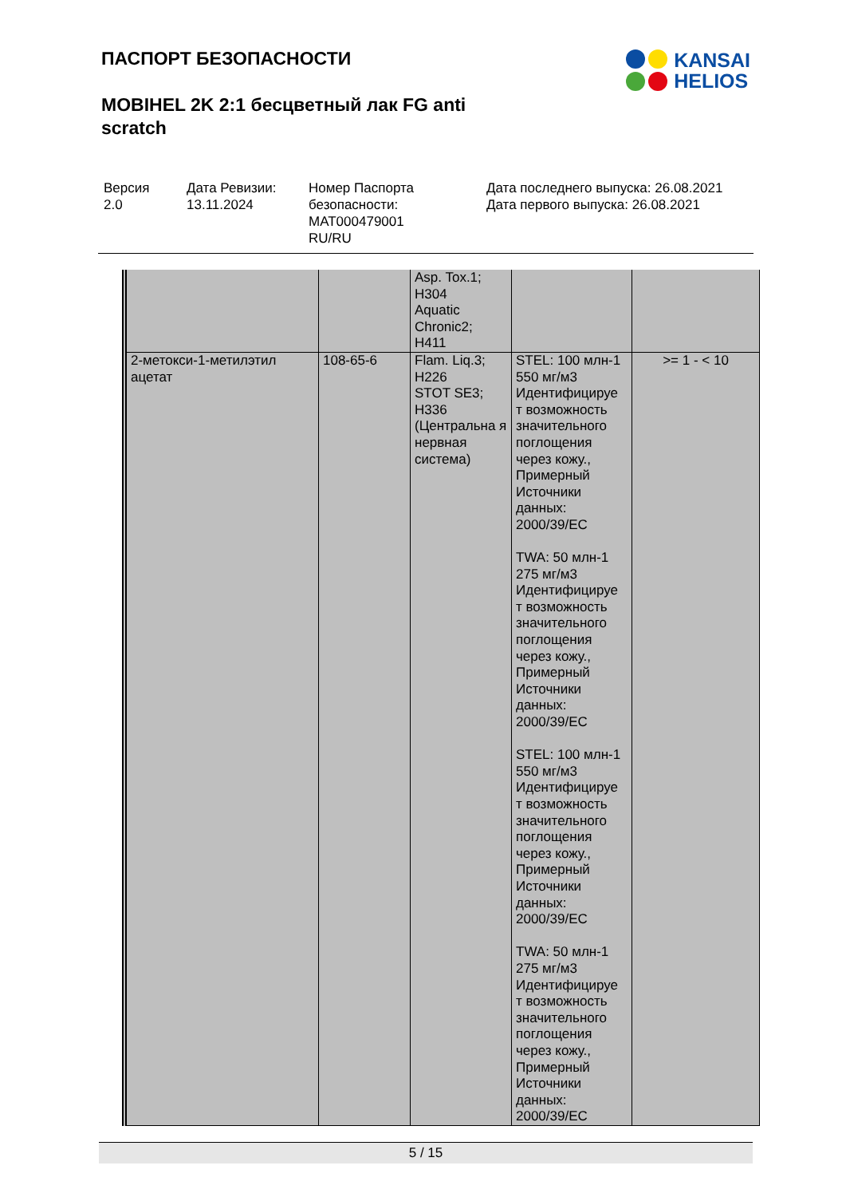ПАСПОРТ БЕЗОПАСНОСТИ
MOBIHEL 2K 2:1 бесцветный лак FG anti scratch
KANSAI
HELIOS
Версия
2.0
Дата Ревизии:
13.11.2024
Номер Паспорта безопасности:
MAT000479001
RU/RU
Дата последнего выпуска: 26.08.2021
Дата первого выпуска: 26.08.2021
| | | Asp. Tox.1; H304 Aquatic Chronic2; H411 | | |
| 2-метокси-1-метилэтил ацетат | 108-65-6 | Flam. Liq.3; H226 STOT SE3; H336 (Центральна я нервная система) | STEL: 100 млн-1 550 мг/м3 Идентифицируе т возможность значительного поглощения через кожу., Примерный Источники данных: 2000/39/EC TWA: 50 млн-1 275 мг/м3 Идентифицируе т возможность значительного поглощения через кожу., Примерный Источники данных: 2000/39/EC STEL: 100 млн-1 550 мг/м3 Идентифицируе т возможность значительного поглощения через кожу., Примерный Источники данных: 2000/39/EC TWA: 50 млн-1 275 мг/м3 Идентифицируе т возможность значительного поглощения через кожу., Примерный Источники данных: 2000/39/EC | >= 1 - < 10 |
5 / 15